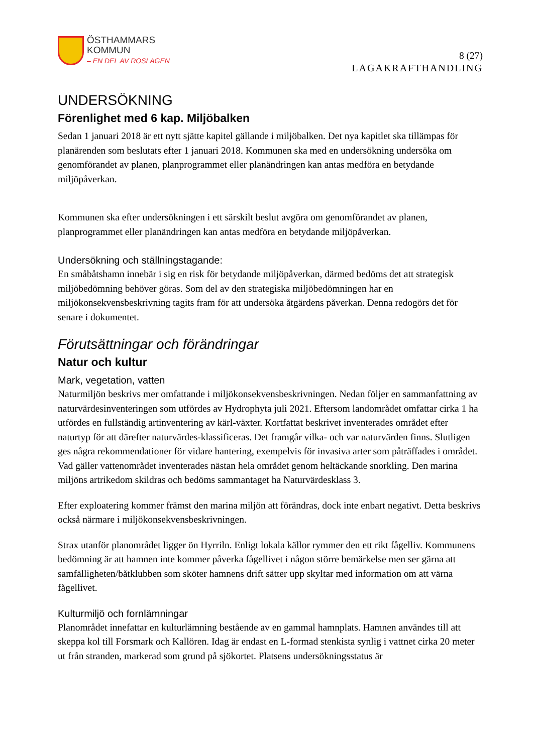ÖSTHAMMARS
KOMMUN
– EN DEL AV ROSLAGEN
8 (27)
LAGAKRAFTHANDLING
UNDERSÖKNING
Förenlighet med 6 kap. Miljöbalken
Sedan 1 januari 2018 är ett nytt sjätte kapitel gällande i miljöbalken. Det nya kapitlet ska tillämpas för planärenden som beslutats efter 1 januari 2018. Kommunen ska med en undersökning undersöka om genomförandet av planen, planprogrammet eller planändringen kan antas medföra en betydande miljöpåverkan.
Kommunen ska efter undersökningen i ett särskilt beslut avgöra om genomförandet av planen, planprogrammet eller planändringen kan antas medföra en betydande miljöpåverkan.
Undersökning och ställningstagande:
En småbåtshamn innebär i sig en risk för betydande miljöpåverkan, därmed bedöms det att strategisk miljöbedömning behöver göras. Som del av den strategiska miljöbedömningen har en miljökonsekvensbeskrivning tagits fram för att undersöka åtgärdens påverkan. Denna redogörs det för senare i dokumentet.
Förutsättningar och förändringar
Natur och kultur
Mark, vegetation, vatten
Naturmiljön beskrivs mer omfattande i miljökonsekvensbeskrivningen. Nedan följer en sammanfattning av naturvärdesinventeringen som utfördes av Hydrophyta juli 2021. Eftersom landområdet omfattar cirka 1 ha utfördes en fullständig artinventering av kärl-växter. Kortfattat beskrivet inventerades området efter naturtyp för att därefter naturvärdes-klassificeras. Det framgår vilka- och var naturvärden finns. Slutligen ges några rekommendationer för vidare hantering, exempelvis för invasiva arter som påträffades i området. Vad gäller vattenområdet inventerades nästan hela området genom heltäckande snorkling. Den marina miljöns artrikedom skildras och bedöms sammantaget ha Naturvärdesklass 3.
Efter exploatering kommer främst den marina miljön att förändras, dock inte enbart negativt. Detta beskrivs också närmare i miljökonsekvensbeskrivningen.
Strax utanför planområdet ligger ön Hyrriln. Enligt lokala källor rymmer den ett rikt fågelliv. Kommunens bedömning är att hamnen inte kommer påverka fågellivet i någon större bemärkelse men ser gärna att samfälligheten/båtklubben som sköter hamnens drift sätter upp skyltar med information om att värna fågellivet.
Kulturmiljö och fornlämningar
Planområdet innefattar en kulturlämning bestående av en gammal hamnplats. Hamnen användes till att skeppa kol till Forsmark och Kallören. Idag är endast en L-formad stenkista synlig i vattnet cirka 20 meter ut från stranden, markerad som grund på sjökortet. Platsens undersökningsstatus är